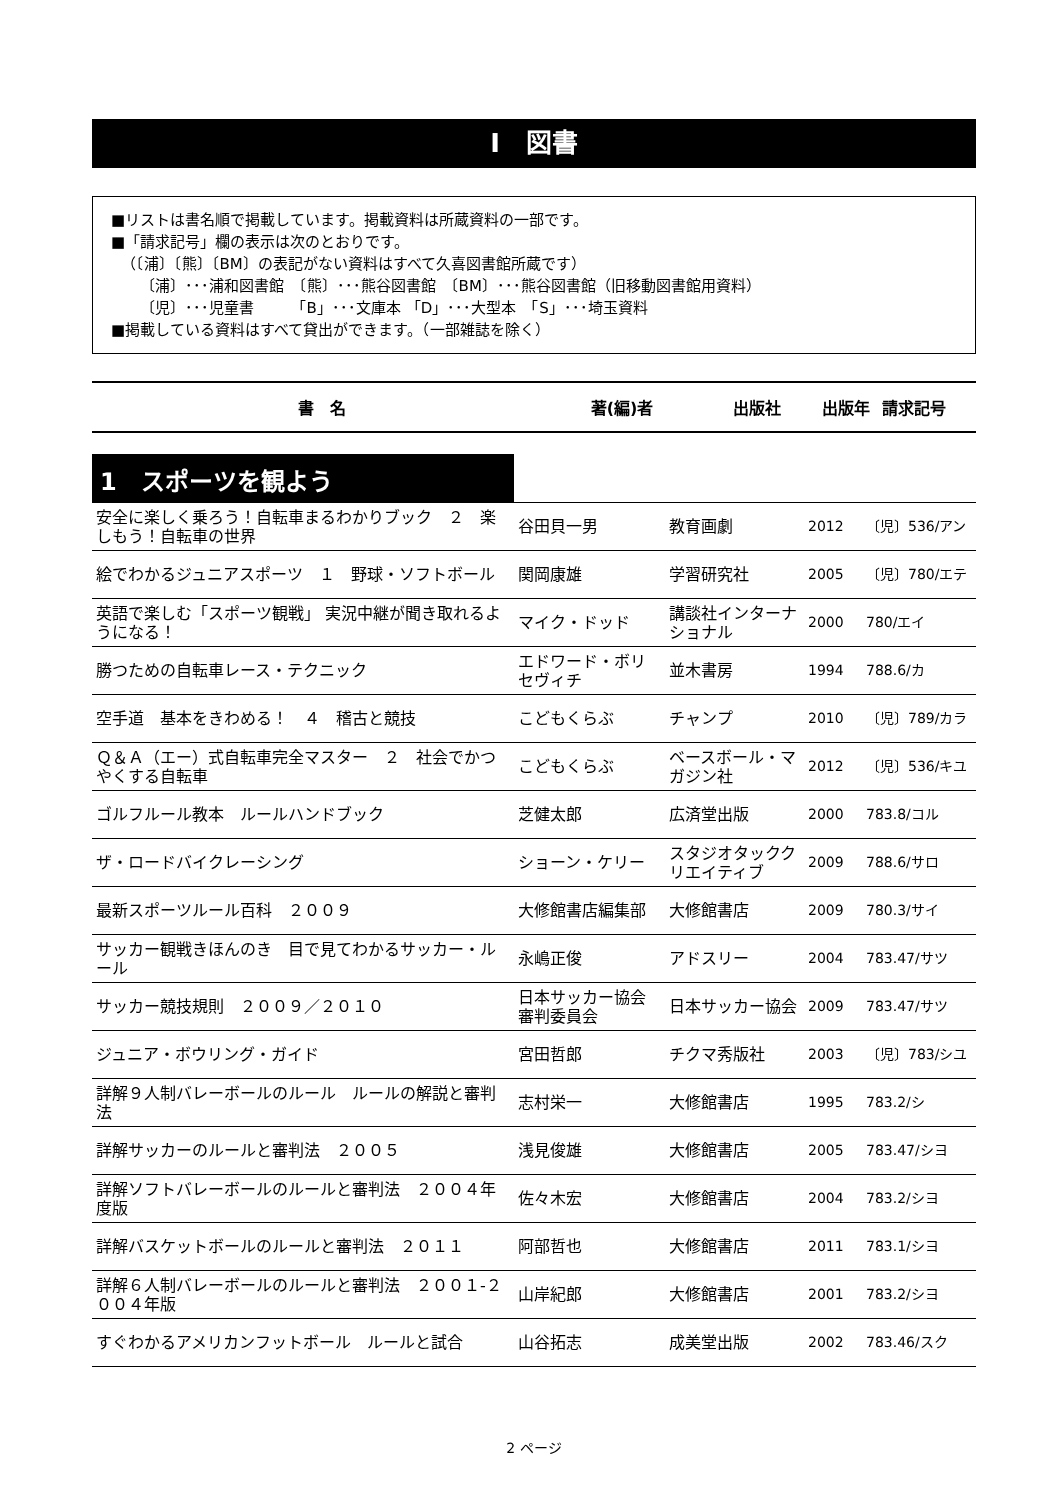Ⅰ　図書
■リストは書名順で掲載しています。掲載資料は所蔵資料の一部です。
■「請求記号」欄の表示は次のとおりです。
（〔浦〕〔熊〕〔BM〕の表記がない資料はすべて久喜図書館所蔵です）
〔浦〕･･･浦和図書館　〔熊〕･･･熊谷図書館　〔BM〕･･･熊谷図書館（旧移動図書館用資料）
〔児〕･･･児童書　　　「B」･･･文庫本 「D」･･･大型本　「S」･･･埼玉資料
■掲載している資料はすべて貸出ができます。（一部雑誌を除く）
書　名 著(編)者 出版社 出版年 請求記号
1　スポーツを観よう
| 安全に楽しく乗ろう！自転車まるわかりブック ２ 楽しもう！自転車の世界 | 谷田貝一男 | 教育画劇 | 2012 | 〔児〕536/アン |
| 絵でわかるジュニアスポーツ １ 野球・ソフトボール | 関岡康雄 | 学習研究社 | 2005 | 〔児〕780/エテ |
| 英語で楽しむ「スポーツ観戦」 実況中継が聞き取れるようになる！ | マイク・ドッド | 講談社インターナショナル | 2000 | 780/エイ |
| 勝つための自転車レース・テクニック | エドワード・ボリセヴィチ | 並木書房 | 1994 | 788.6/カ |
| 空手道 基本をきわめる！ ４ 稽古と競技 | こどもくらぶ | チャンプ | 2010 | 〔児〕789/カラ |
| Ｑ＆Ａ（エー）式自転車完全マスター ２ 社会でかつやくする自転車 | こどもくらぶ | ベースボール・マガジン社 | 2012 | 〔児〕536/キユ |
| ゴルフルール教本 ルールハンドブック | 芝健太郎 | 広済堂出版 | 2000 | 783.8/コル |
| ザ・ロードバイクレーシング | ショーン・ケリー | スタジオタッククリエイティブ | 2009 | 788.6/サロ |
| 最新スポーツルール百科 ２００９ | 大修館書店編集部 | 大修館書店 | 2009 | 780.3/サイ |
| サッカー観戦きほんのき 目で見てわかるサッカー・ルール | 永嶋正俊 | アドスリー | 2004 | 783.47/サツ |
| サッカー競技規則 ２００９／２０１０ | 日本サッカー協会審判委員会 | 日本サッカー協会 | 2009 | 783.47/サツ |
| ジュニア・ボウリング・ガイド | 宮田哲郎 | チクマ秀版社 | 2003 | 〔児〕783/シユ |
| 詳解９人制バレーボールのルール ルールの解説と審判法 | 志村栄一 | 大修館書店 | 1995 | 783.2/シ |
| 詳解サッカーのルールと審判法 ２００５ | 浅見俊雄 | 大修館書店 | 2005 | 783.47/シヨ |
| 詳解ソフトバレーボールのルールと審判法 ２００４年度版 | 佐々木宏 | 大修館書店 | 2004 | 783.2/シヨ |
| 詳解バスケットボールのルールと審判法 ２０１１ | 阿部哲也 | 大修館書店 | 2011 | 783.1/シヨ |
| 詳解６人制バレーボールのルールと審判法 ２００１-２００４年版 | 山岸紀郎 | 大修館書店 | 2001 | 783.2/シヨ |
| すぐわかるアメリカンフットボール ルールと試合 | 山谷拓志 | 成美堂出版 | 2002 | 783.46/スク |
2 ページ